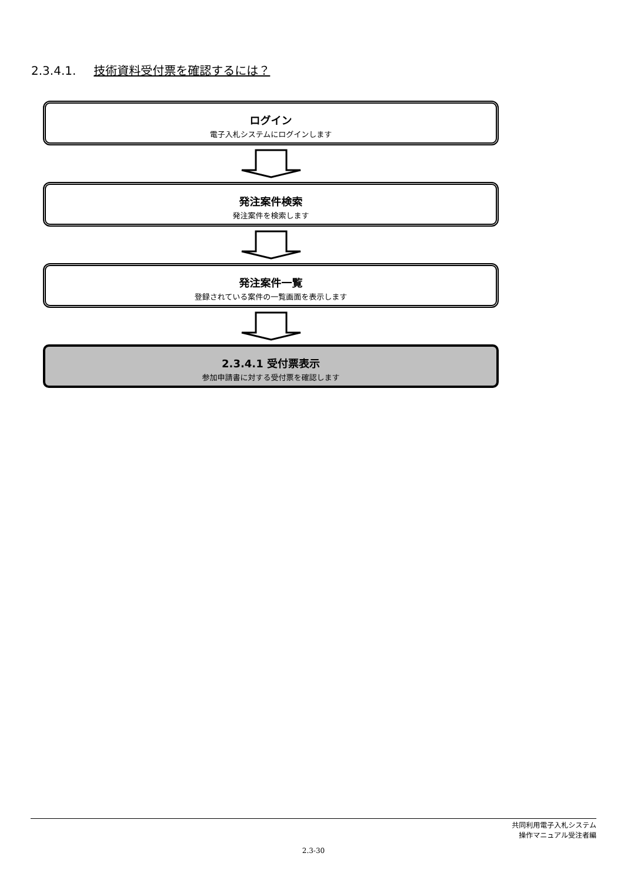2.3.4.1. 技術資料受付票を確認するには？
ログイン
電子入札システムにログインします
発注案件検索
発注案件を検索します
発注案件一覧
登録されている案件の一覧画面を表示します
2.3.4.1 受付票表示
参加申請書に対する受付票を確認します
共同利用電子入札システム
操作マニュアル受注者編
2.3-30